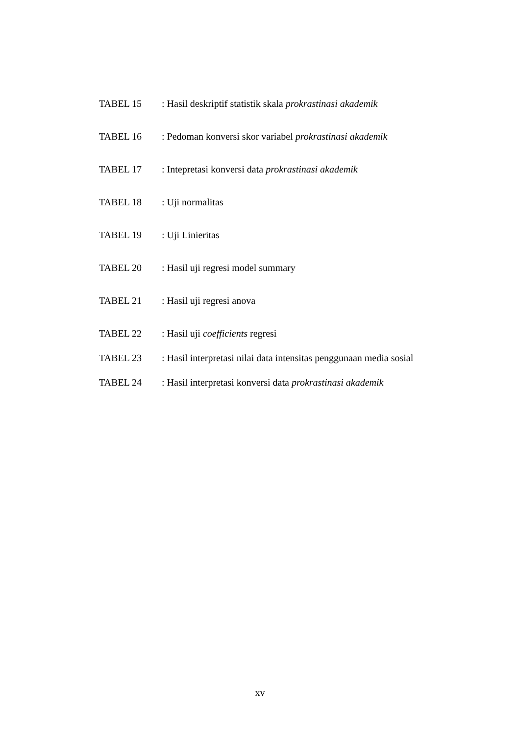TABEL 15 : Hasil deskriptif statistik skala prokrastinasi akademik
TABEL 16 : Pedoman konversi skor variabel prokrastinasi akademik
TABEL 17 : Intepretasi konversi data prokrastinasi akademik
TABEL 18 : Uji normalitas
TABEL 19 : Uji Linieritas
TABEL 20 : Hasil uji regresi model summary
TABEL 21 : Hasil uji regresi anova
TABEL 22 : Hasil uji coefficients regresi
TABEL 23 : Hasil interpretasi nilai data intensitas penggunaan media sosial
TABEL 24 : Hasil interpretasi konversi data prokrastinasi akademik
xv